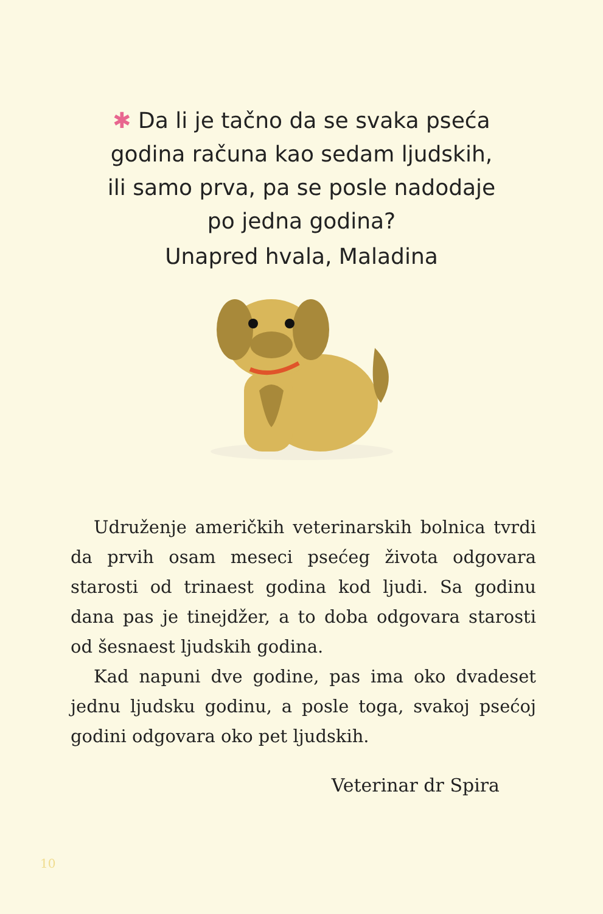✱ Da li je tačno da se svaka pseća
godina računa kao sedam ljudskih,
ili samo prva, pa se posle nadodaje
po jedna godina?
Unapred hvala, Maladina
Udruženje američkih veterinarskih bolnica tvrdi da prvih osam meseci psećeg života odgovara starosti od trinaest godina kod ljudi. Sa godinu dana pas je tinejdžer, a to doba odgovara starosti od šesnaest ljudskih godina.
Kad napuni dve godine, pas ima oko dvadeset jednu ljudsku godinu, a posle toga, svakoj psećoj godini odgovara oko pet ljudskih.
Veterinar dr Spira
10